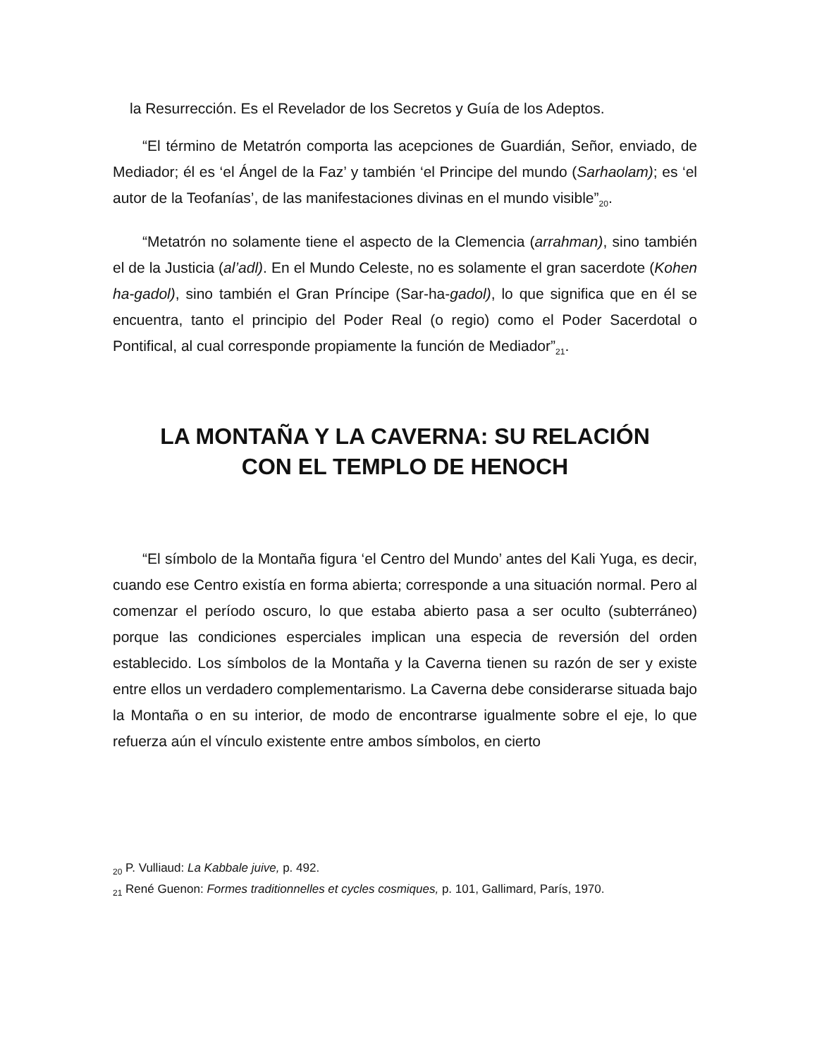la Resurrección. Es el Revelador de los Secretos y Guía de los Adeptos.
“El término de Metatrón comporta las acepciones de Guardián, Señor, enviado, de Mediador; él es ‘el Ángel de la Faz’ y también ‘el Principe del mundo (Sarhaolam); es ‘el autor de la Teofanías’, de las manifestaciones divinas en el mundo visible”<sub>20</sub>.
“Metatrón no solamente tiene el aspecto de la Clemencia (arrahman), sino también el de la Justicia (al’adl). En el Mundo Celeste, no es solamente el gran sacerdote (Kohen ha-gadol), sino también el Gran Príncipe (Sar-ha-gadol), lo que significa que en él se encuentra, tanto el principio del Poder Real (o regio) como el Poder Sacerdotal o Pontifical, al cual corresponde propiamente la función de Mediador”<sub>21</sub>.
LA MONTAÑA Y LA CAVERNA: SU RELACIÓN
CON EL TEMPLO DE HENOCH
“El símbolo de la Montaña figura ‘el Centro del Mundo’ antes del Kali Yuga, es decir, cuando ese Centro existía en forma abierta; corresponde a una situación normal. Pero al comenzar el período oscuro, lo que estaba abierto pasa a ser oculto (subterráneo) porque las condiciones esperciales implican una especia de reversión del orden establecido. Los símbolos de la Montaña y la Caverna tienen su razón de ser y existe entre ellos un verdadero complementarismo. La Caverna debe considerarse situada bajo la Montaña o en su interior, de modo de encontrarse igualmente sobre el eje, lo que refuerza aún el vínculo existente entre ambos símbolos, en cierto
<sub>20</sub> P. Vulliaud: La Kabbale juive, p. 492.
<sub>21</sub> René Guenon: Formes traditionnelles et cycles cosmiques, p. 101, Gallimard, París, 1970.